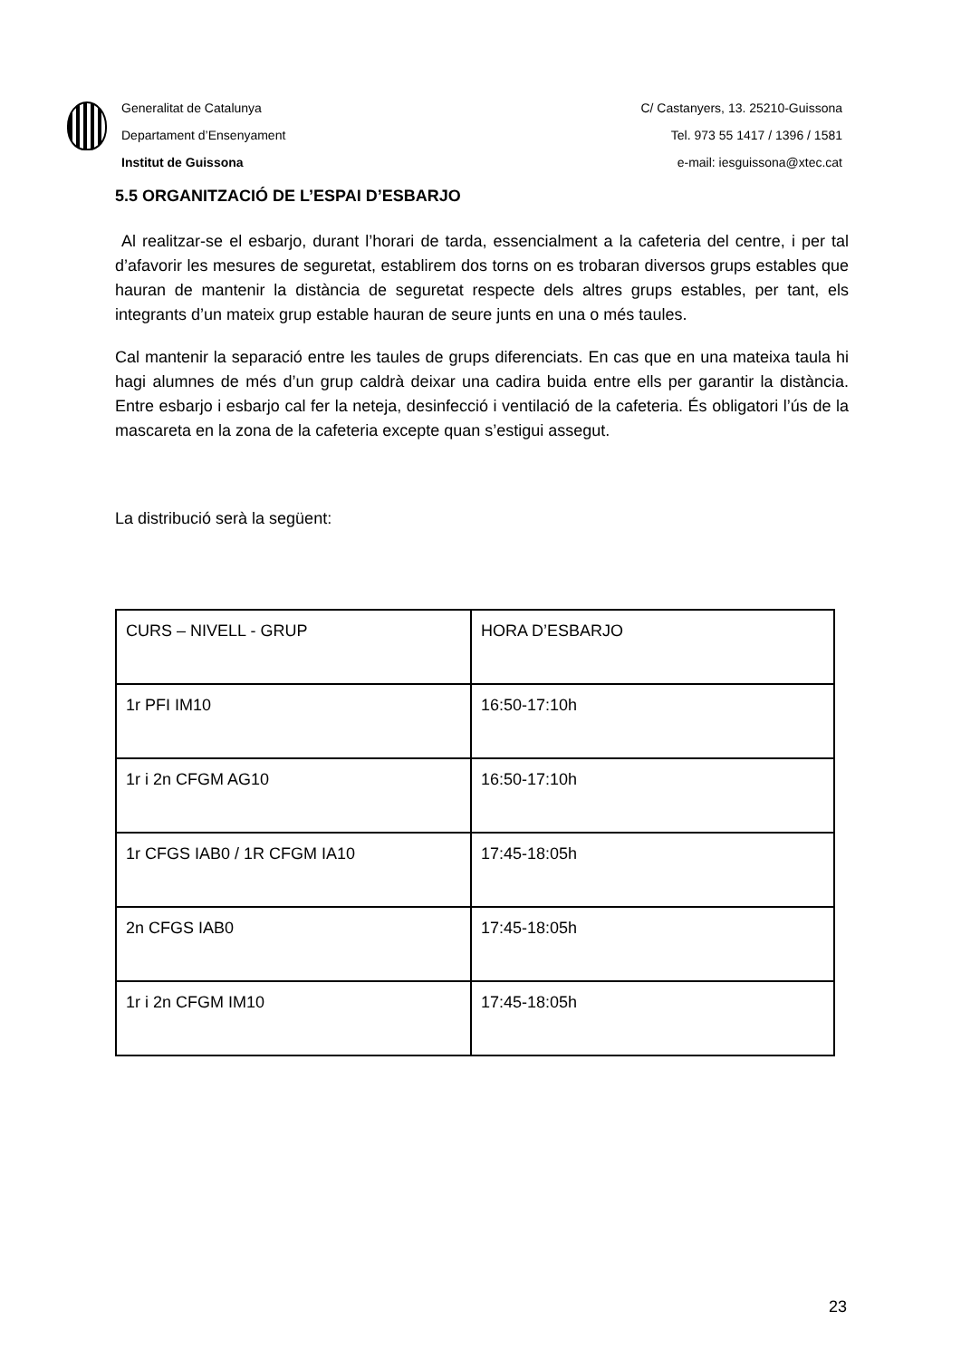Generalitat de Catalunya
Departament d’Ensenyament
Institut de Guissona
C/ Castanyers, 13. 25210-Guissona
Tel. 973 55 1417 / 1396 / 1581
e-mail: iesguissona@xtec.cat
5.5 ORGANITZACIÓ DE L’ESPAI D’ESBARJO
Al realitzar-se el esbarjo, durant l’horari de tarda, essencialment a la cafeteria del centre, i per tal d’afavorir les mesures de seguretat, establirem dos torns on es trobaran diversos grups estables que hauran de mantenir la distància de seguretat respecte dels altres grups estables, per tant, els integrants d’un mateix grup estable hauran de seure junts en una o més taules.
Cal mantenir la separació entre les taules de grups diferenciats. En cas que en una mateixa taula hi hagi alumnes de més d’un grup caldrà deixar una cadira buida entre ells per garantir la distància. Entre esbarjo i esbarjo cal fer la neteja, desinfecció i ventilació de la cafeteria. És obligatori l’ús de la mascareta en la zona de la cafeteria excepte quan s’estigui assegut.
La distribució serà la següent:
| CURS – NIVELL - GRUP | HORA D’ESBARJO |
| 1r PFI IM10 | 16:50-17:10h |
| 1r i 2n CFGM AG10 | 16:50-17:10h |
| 1r CFGS IAB0 / 1R CFGM IA10 | 17:45-18:05h |
| 2n CFGS IAB0 | 17:45-18:05h |
| 1r i 2n CFGM IM10 | 17:45-18:05h |
23